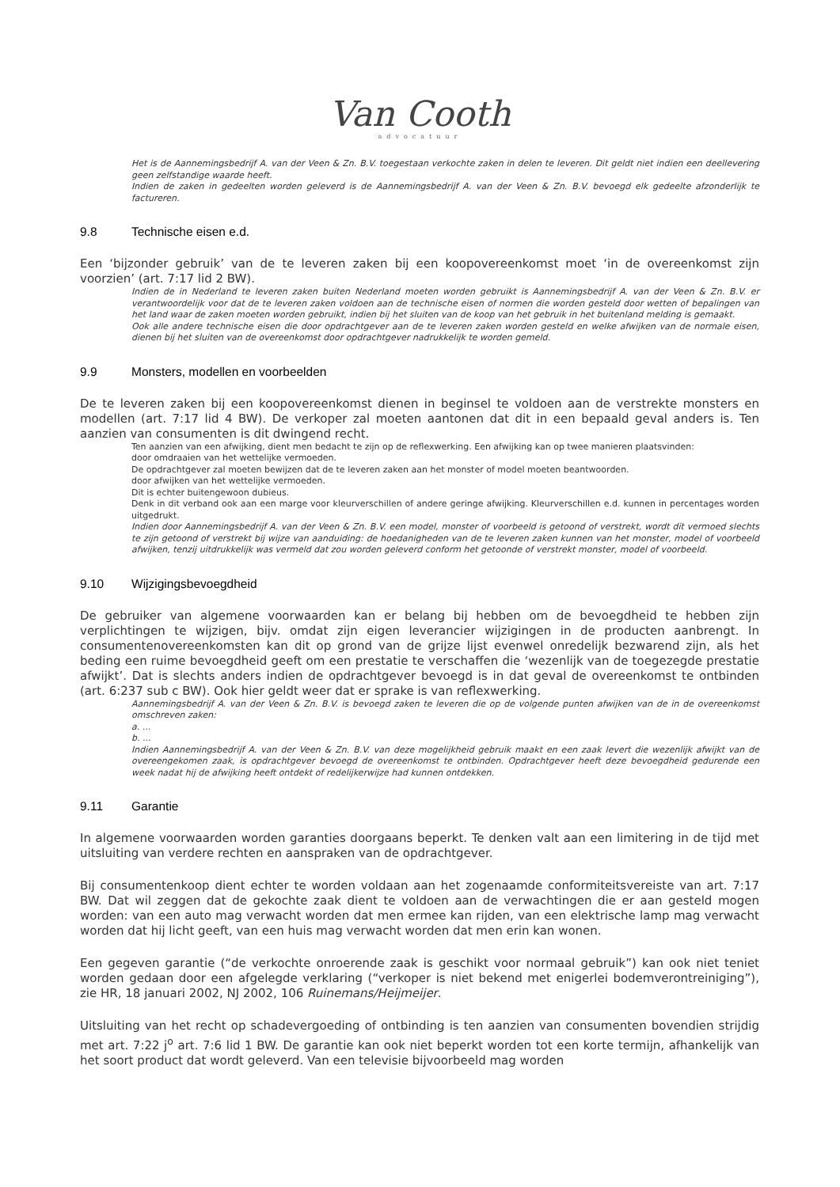Van Cooth
advocatuur
Het is de Aannemingsbedrijf A. van der Veen & Zn. B.V. toegestaan verkochte zaken in delen te leveren. Dit geldt niet indien een deellevering geen zelfstandige waarde heeft.
Indien de zaken in gedeelten worden geleverd is de Aannemingsbedrijf A. van der Veen & Zn. B.V. bevoegd elk gedeelte afzonderlijk te factureren.
9.8 Technische eisen e.d.
Een ‘bijzonder gebruik’ van de te leveren zaken bij een koopovereenkomst moet ‘in de overeenkomst zijn voorzien’ (art. 7:17 lid 2 BW).
Indien de in Nederland te leveren zaken buiten Nederland moeten worden gebruikt is Aannemingsbedrijf A. van der Veen & Zn. B.V. er verantwoordelijk voor dat de te leveren zaken voldoen aan de technische eisen of normen die worden gesteld door wetten of bepalingen van het land waar de zaken moeten worden gebruikt, indien bij het sluiten van de koop van het gebruik in het buitenland melding is gemaakt.
Ook alle andere technische eisen die door opdrachtgever aan de te leveren zaken worden gesteld en welke afwijken van de normale eisen, dienen bij het sluiten van de overeenkomst door opdrachtgever nadrukkelijk te worden gemeld.
9.9 Monsters, modellen en voorbeelden
De te leveren zaken bij een koopovereenkomst dienen in beginsel te voldoen aan de verstrekte monsters en modellen (art. 7:17 lid 4 BW). De verkoper zal moeten aantonen dat dit in een bepaald geval anders is. Ten aanzien van consumenten is dit dwingend recht.
Ten aanzien van een afwijking, dient men bedacht te zijn op de reflexwerking. Een afwijking kan op twee manieren plaatsvinden:
door omdraaien van het wettelijke vermoeden.
De opdrachtgever zal moeten bewijzen dat de te leveren zaken aan het monster of model moeten beantwoorden.
door afwijken van het wettelijke vermoeden.
Dit is echter buitengewoon dubieus.
Denk in dit verband ook aan een marge voor kleurverschillen of andere geringe afwijking. Kleurverschillen e.d. kunnen in percentages worden uitgedrukt.
Indien door Aannemingsbedrijf A. van der Veen & Zn. B.V. een model, monster of voorbeeld is getoond of verstrekt, wordt dit vermoed slechts te zijn getoond of verstrekt bij wijze van aanduiding: de hoedanigheden van de te leveren zaken kunnen van het monster, model of voorbeeld afwijken, tenzij uitdrukkelijk was vermeld dat zou worden geleverd conform het getoonde of verstrekt monster, model of voorbeeld.
9.10 Wijzigingsbevoegdheid
De gebruiker van algemene voorwaarden kan er belang bij hebben om de bevoegdheid te hebben zijn verplichtingen te wijzigen, bijv. omdat zijn eigen leverancier wijzigingen in de producten aanbrengt. In consumentenovereenkomsten kan dit op grond van de grijze lijst evenwel onredelijk bezwarend zijn, als het beding een ruime bevoegdheid geeft om een prestatie te verschaffen die ‘wezenlijk van de toegezegde prestatie afwijkt’. Dat is slechts anders indien de opdrachtgever bevoegd is in dat geval de overeenkomst te ontbinden (art. 6:237 sub c BW). Ook hier geldt weer dat er sprake is van reflexwerking.
Aannemingsbedrijf A. van der Veen & Zn. B.V. is bevoegd zaken te leveren die op de volgende punten afwijken van de in de overeenkomst omschreven zaken:
a. ...
b. ...
Indien Aannemingsbedrijf A. van der Veen & Zn. B.V. van deze mogelijkheid gebruik maakt en een zaak levert die wezenlijk afwijkt van de overeengekomen zaak, is opdrachtgever bevoegd de overeenkomst te ontbinden. Opdrachtgever heeft deze bevoegdheid gedurende een week nadat hij de afwijking heeft ontdekt of redelijkerwijze had kunnen ontdekken.
9.11 Garantie
In algemene voorwaarden worden garanties doorgaans beperkt. Te denken valt aan een limitering in de tijd met uitsluiting van verdere rechten en aanspraken van de opdrachtgever.
Bij consumentenkoop dient echter te worden voldaan aan het zogenaamde conformiteitsvereiste van art. 7:17 BW. Dat wil zeggen dat de gekochte zaak dient te voldoen aan de verwachtingen die er aan gesteld mogen worden: van een auto mag verwacht worden dat men ermee kan rijden, van een elektrische lamp mag verwacht worden dat hij licht geeft, van een huis mag verwacht worden dat men erin kan wonen.
Een gegeven garantie (“de verkochte onroerende zaak is geschikt voor normaal gebruik”) kan ook niet teniet worden gedaan door een afgelegde verklaring (“verkoper is niet bekend met enigerlei bodemverontreiniging”), zie HR, 18 januari 2002, NJ 2002, 106 Ruinemans/Heijmeijer.
Uitsluiting van het recht op schadevergoeding of ontbinding is ten aanzien van consumenten bovendien strijdig met art. 7:22 j<sup>o</sup> art. 7:6 lid 1 BW. De garantie kan ook niet beperkt worden tot een korte termijn, afhankelijk van het soort product dat wordt geleverd. Van een televisie bijvoorbeeld mag worden